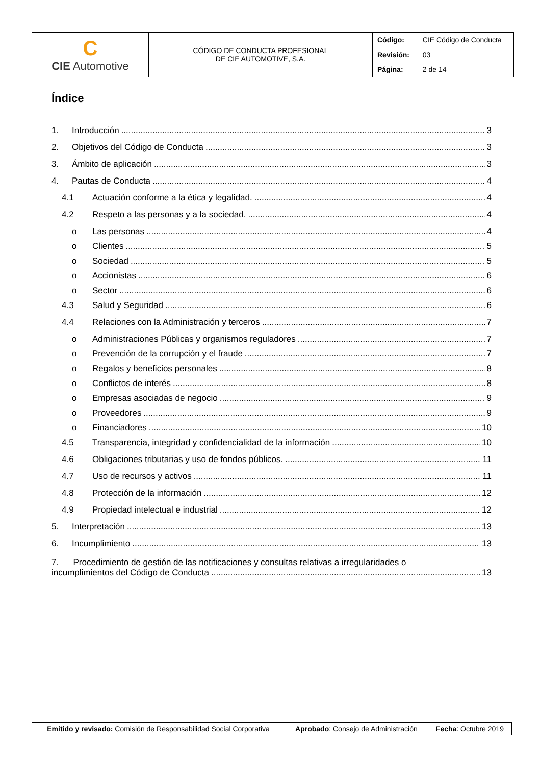| C CIE Automotive | CÓDIGO DE CONDUCTA PROFESIONAL DE CIE AUTOMOTIVE, S.A. | Código: | CIE Código de Conducta |
| | | Revisión: | 03 |
| | | Página: | 2 de 14 |
Índice
1. Introducción 3
2. Objetivos del Código de Conducta 3
3. Ámbito de aplicación 3
4. Pautas de Conducta 4
4.1 Actuación conforme a la ética y legalidad. 4
4.2 Respeto a las personas y a la sociedad. 4
o Las personas 4
o Clientes 5
o Sociedad 5
o Accionistas 6
o Sector 6
4.3 Salud y Seguridad 6
4.4 Relaciones con la Administración y terceros 7
o Administraciones Públicas y organismos reguladores 7
o Prevención de la corrupción y el fraude 7
o Regalos y beneficios personales 8
o Conflictos de interés 8
o Empresas asociadas de negocio 9
o Proveedores 9
o Financiadores 10
4.5 Transparencia, integridad y confidencialidad de la información 10
4.6 Obligaciones tributarias y uso de fondos públicos. 11
4.7 Uso de recursos y activos 11
4.8 Protección de la información 12
4.9 Propiedad intelectual e industrial 12
5. Interpretación 13
6. Incumplimiento 13
7. Procedimiento de gestión de las notificaciones y consultas relativas a irregularidades o
incumplimientos del Código de Conducta 13
| Emitido y revisado: Comisión de Responsabilidad Social Corporativa | Aprobado : Consejo de Administración | Fecha : Octubre 2019 |